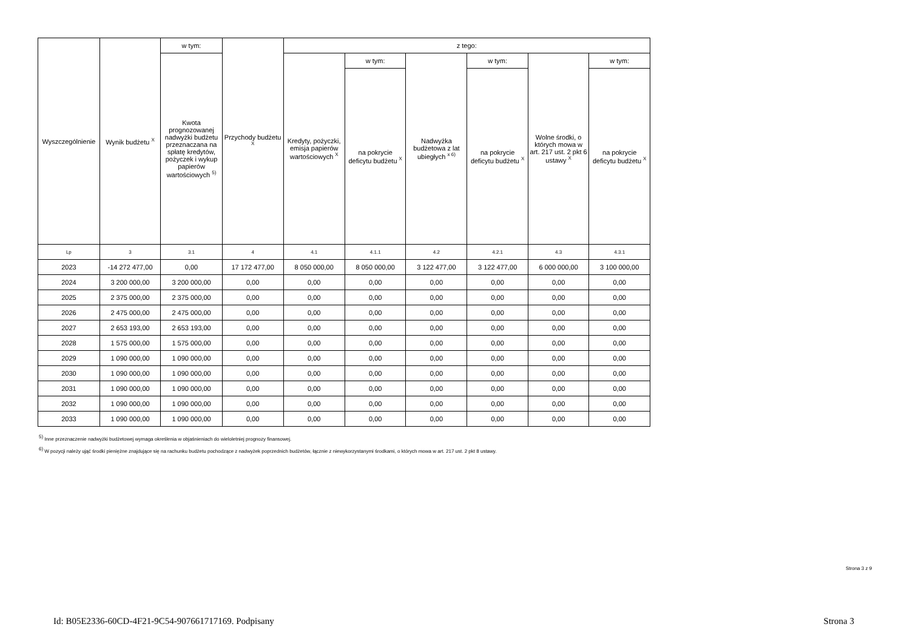| Wyszczególnienie | Wynik budżetu <sup>X</sup> | w tym: | Przychody budżetu <sup>X</sup> | z tego: | | | | | |
| --- | --- | --- | --- | --- | --- | --- | --- | --- | --- |
| | | Kwota prognozowanej nadwyżki budżetu przeznaczana na spłatę kredytów, pożyczek i wykup papierów wartościowych <sup>5)</sup> | | Kredyty, pożyczki, emisja papierów wartościowych <sup>X</sup> | w tym: | Nadwyżka budżetowa z lat ubiegłych <sup>x 6)</sup> | w tym: | Wolne środki, o których mowa w art. 217 ust. 2 pkt 6 ustawy <sup>X</sup> | w tym: |
| | | | | | na pokrycie deficytu budżetu <sup>X</sup> | | na pokrycie deficytu budżetu <sup>X</sup> | | na pokrycie deficytu budżetu <sup>X</sup> |
| Lp | 3 | 3.1 | 4 | 4.1 | 4.1.1 | 4.2 | 4.2.1 | 4.3 | 4.3.1 |
| 2023 | -14 272 477,00 | 0,00 | 17 172 477,00 | 8 050 000,00 | 8 050 000,00 | 3 122 477,00 | 3 122 477,00 | 6 000 000,00 | 3 100 000,00 |
| 2024 | 3 200 000,00 | 3 200 000,00 | 0,00 | 0,00 | 0,00 | 0,00 | 0,00 | 0,00 | 0,00 |
| 2025 | 2 375 000,00 | 2 375 000,00 | 0,00 | 0,00 | 0,00 | 0,00 | 0,00 | 0,00 | 0,00 |
| 2026 | 2 475 000,00 | 2 475 000,00 | 0,00 | 0,00 | 0,00 | 0,00 | 0,00 | 0,00 | 0,00 |
| 2027 | 2 653 193,00 | 2 653 193,00 | 0,00 | 0,00 | 0,00 | 0,00 | 0,00 | 0,00 | 0,00 |
| 2028 | 1 575 000,00 | 1 575 000,00 | 0,00 | 0,00 | 0,00 | 0,00 | 0,00 | 0,00 | 0,00 |
| 2029 | 1 090 000,00 | 1 090 000,00 | 0,00 | 0,00 | 0,00 | 0,00 | 0,00 | 0,00 | 0,00 |
| 2030 | 1 090 000,00 | 1 090 000,00 | 0,00 | 0,00 | 0,00 | 0,00 | 0,00 | 0,00 | 0,00 |
| 2031 | 1 090 000,00 | 1 090 000,00 | 0,00 | 0,00 | 0,00 | 0,00 | 0,00 | 0,00 | 0,00 |
| 2032 | 1 090 000,00 | 1 090 000,00 | 0,00 | 0,00 | 0,00 | 0,00 | 0,00 | 0,00 | 0,00 |
| 2033 | 1 090 000,00 | 1 090 000,00 | 0,00 | 0,00 | 0,00 | 0,00 | 0,00 | 0,00 | 0,00 |
<sup>5)</sup> Inne przeznaczenie nadwyżki budżetowej wymaga określenia w objaśnieniach do wieloletniej prognozy finansowej.
<sup>6)</sup> W pozycji należy ująć środki pieniężne znajdujące się na rachunku budżetu pochodzące z nadwyżek poprzednich budżetów, łącznie z niewykorzystanymi środkami, o których mowa w art. 217 ust. 2 pkt 8 ustawy.
Strona 3 z 9
Id: B05E2336-60CD-4F21-9C54-907661717169. Podpisany Strona 3